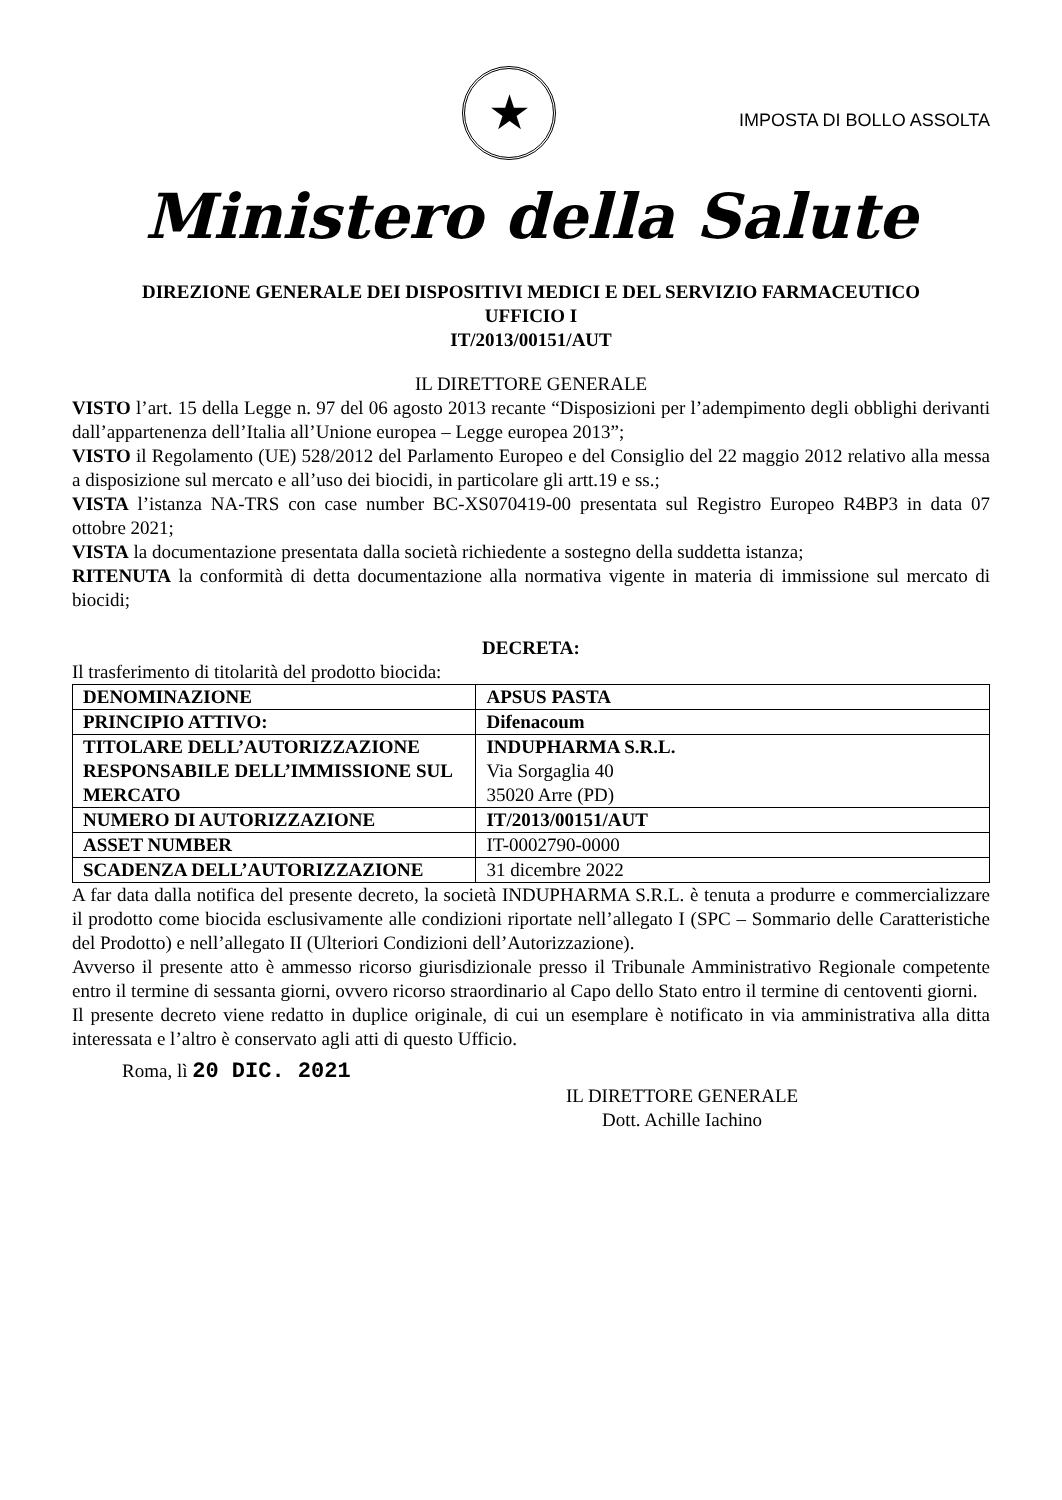★
IMPOSTA DI BOLLO ASSOLTA
Ministero della Salute
DIREZIONE GENERALE DEI DISPOSITIVI MEDICI E DEL SERVIZIO FARMACEUTICO
UFFICIO I
IT/2013/00151/AUT
IL DIRETTORE GENERALE
VISTO l’art. 15 della Legge n. 97 del 06 agosto 2013 recante “Disposizioni per l’adempimento degli obblighi derivanti dall’appartenenza dell’Italia all’Unione europea – Legge europea 2013”;
VISTO il Regolamento (UE) 528/2012 del Parlamento Europeo e del Consiglio del 22 maggio 2012 relativo alla messa a disposizione sul mercato e all’uso dei biocidi, in particolare gli artt.19 e ss.;
VISTA l’istanza NA-TRS con case number BC-XS070419-00 presentata sul Registro Europeo R4BP3 in data 07 ottobre 2021;
VISTA la documentazione presentata dalla società richiedente a sostegno della suddetta istanza;
RITENUTA la conformità di detta documentazione alla normativa vigente in materia di immissione sul mercato di biocidi;
DECRETA:
Il trasferimento di titolarità del prodotto biocida:
| DENOMINAZIONE | APSUS PASTA |
| PRINCIPIO ATTIVO: | Difenacoum |
| TITOLARE DELL’AUTORIZZAZIONE RESPONSABILE DELL’IMMISSIONE SUL MERCATO | INDUPHARMA S.R.L. Via Sorgaglia 40 35020 Arre (PD) |
| NUMERO DI AUTORIZZAZIONE | IT/2013/00151/AUT |
| ASSET NUMBER | IT-0002790-0000 |
| SCADENZA DELL’AUTORIZZAZIONE | 31 dicembre 2022 |
A far data dalla notifica del presente decreto, la società INDUPHARMA S.R.L. è tenuta a produrre e commercializzare il prodotto come biocida esclusivamente alle condizioni riportate nell’allegato I (SPC – Sommario delle Caratteristiche del Prodotto) e nell’allegato II (Ulteriori Condizioni dell’Autorizzazione).
Avverso il presente atto è ammesso ricorso giurisdizionale presso il Tribunale Amministrativo Regionale competente entro il termine di sessanta giorni, ovvero ricorso straordinario al Capo dello Stato entro il termine di centoventi giorni.
Il presente decreto viene redatto in duplice originale, di cui un esemplare è notificato in via amministrativa alla ditta interessata e l’altro è conservato agli atti di questo Ufficio.
Roma, lì 20 DIC. 2021
IL DIRETTORE GENERALE
Dott. Achille Iachino